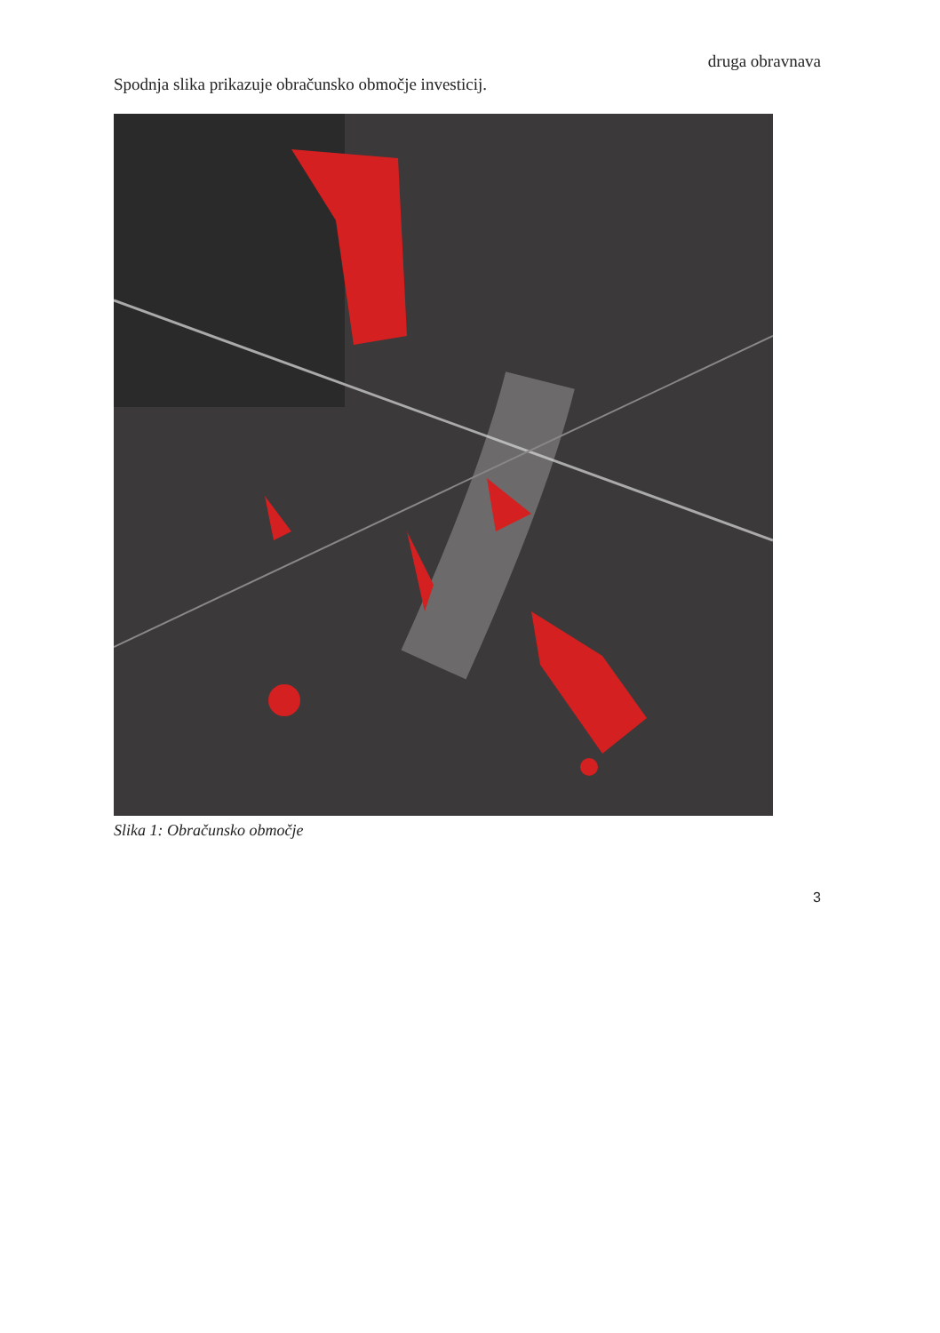druga obravnava
Spodnja slika prikazuje obračunsko območje investicij.
Slika 1: Obračunsko območje
3